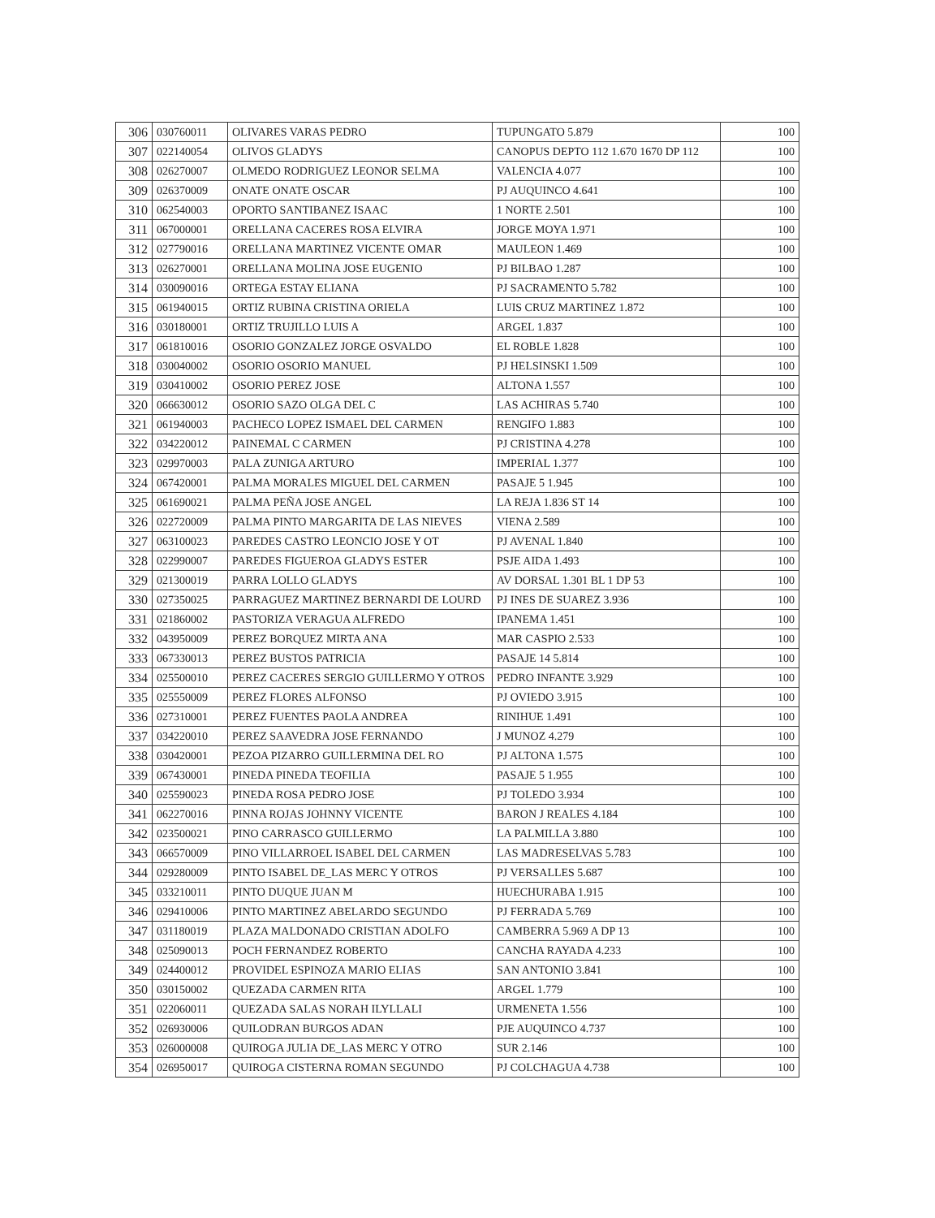| 306 | 030760011 | OLIVARES VARAS PEDRO | TUPUNGATO 5.879 | 100 |
| 307 | 022140054 | OLIVOS GLADYS | CANOPUS DEPTO 112 1.670 1670 DP 112 | 100 |
| 308 | 026270007 | OLMEDO RODRIGUEZ LEONOR SELMA | VALENCIA 4.077 | 100 |
| 309 | 026370009 | ONATE ONATE OSCAR | PJ AUQUINCO 4.641 | 100 |
| 310 | 062540003 | OPORTO SANTIBANEZ ISAAC | 1 NORTE 2.501 | 100 |
| 311 | 067000001 | ORELLANA CACERES ROSA ELVIRA | JORGE MOYA 1.971 | 100 |
| 312 | 027790016 | ORELLANA MARTINEZ VICENTE OMAR | MAULEON 1.469 | 100 |
| 313 | 026270001 | ORELLANA MOLINA JOSE EUGENIO | PJ BILBAO 1.287 | 100 |
| 314 | 030090016 | ORTEGA ESTAY ELIANA | PJ SACRAMENTO 5.782 | 100 |
| 315 | 061940015 | ORTIZ RUBINA CRISTINA ORIELA | LUIS CRUZ MARTINEZ 1.872 | 100 |
| 316 | 030180001 | ORTIZ TRUJILLO LUIS A | ARGEL 1.837 | 100 |
| 317 | 061810016 | OSORIO GONZALEZ JORGE OSVALDO | EL ROBLE 1.828 | 100 |
| 318 | 030040002 | OSORIO OSORIO MANUEL | PJ HELSINSKI 1.509 | 100 |
| 319 | 030410002 | OSORIO PEREZ JOSE | ALTONA 1.557 | 100 |
| 320 | 066630012 | OSORIO SAZO OLGA DEL C | LAS ACHIRAS 5.740 | 100 |
| 321 | 061940003 | PACHECO LOPEZ ISMAEL DEL CARMEN | RENGIFO 1.883 | 100 |
| 322 | 034220012 | PAINEMAL C CARMEN | PJ CRISTINA 4.278 | 100 |
| 323 | 029970003 | PALA ZUNIGA ARTURO | IMPERIAL 1.377 | 100 |
| 324 | 067420001 | PALMA MORALES MIGUEL DEL CARMEN | PASAJE 5 1.945 | 100 |
| 325 | 061690021 | PALMA PEÑA JOSE ANGEL | LA REJA 1.836 ST 14 | 100 |
| 326 | 022720009 | PALMA PINTO MARGARITA DE LAS NIEVES | VIENA 2.589 | 100 |
| 327 | 063100023 | PAREDES CASTRO LEONCIO JOSE Y OT | PJ AVENAL 1.840 | 100 |
| 328 | 022990007 | PAREDES FIGUEROA GLADYS ESTER | PSJE AIDA 1.493 | 100 |
| 329 | 021300019 | PARRA LOLLO GLADYS | AV DORSAL 1.301 BL 1 DP 53 | 100 |
| 330 | 027350025 | PARRAGUEZ MARTINEZ BERNARDI DE LOURD | PJ INES DE SUAREZ 3.936 | 100 |
| 331 | 021860002 | PASTORIZA VERAGUA ALFREDO | IPANEMA 1.451 | 100 |
| 332 | 043950009 | PEREZ BORQUEZ MIRTA ANA | MAR CASPIO 2.533 | 100 |
| 333 | 067330013 | PEREZ BUSTOS PATRICIA | PASAJE 14 5.814 | 100 |
| 334 | 025500010 | PEREZ CACERES SERGIO GUILLERMO Y OTROS | PEDRO INFANTE 3.929 | 100 |
| 335 | 025550009 | PEREZ FLORES ALFONSO | PJ OVIEDO 3.915 | 100 |
| 336 | 027310001 | PEREZ FUENTES PAOLA ANDREA | RINIHUE 1.491 | 100 |
| 337 | 034220010 | PEREZ SAAVEDRA JOSE FERNANDO | J MUNOZ 4.279 | 100 |
| 338 | 030420001 | PEZOA PIZARRO GUILLERMINA DEL RO | PJ ALTONA 1.575 | 100 |
| 339 | 067430001 | PINEDA PINEDA TEOFILIA | PASAJE 5 1.955 | 100 |
| 340 | 025590023 | PINEDA ROSA PEDRO JOSE | PJ TOLEDO 3.934 | 100 |
| 341 | 062270016 | PINNA ROJAS JOHNNY VICENTE | BARON J REALES 4.184 | 100 |
| 342 | 023500021 | PINO CARRASCO GUILLERMO | LA PALMILLA 3.880 | 100 |
| 343 | 066570009 | PINO VILLARROEL ISABEL DEL CARMEN | LAS MADRESELVAS 5.783 | 100 |
| 344 | 029280009 | PINTO ISABEL DE_LAS MERC Y OTROS | PJ VERSALLES 5.687 | 100 |
| 345 | 033210011 | PINTO DUQUE JUAN M | HUECHURABA 1.915 | 100 |
| 346 | 029410006 | PINTO MARTINEZ ABELARDO SEGUNDO | PJ FERRADA 5.769 | 100 |
| 347 | 031180019 | PLAZA MALDONADO CRISTIAN ADOLFO | CAMBERRA 5.969 A DP 13 | 100 |
| 348 | 025090013 | POCH FERNANDEZ ROBERTO | CANCHA RAYADA 4.233 | 100 |
| 349 | 024400012 | PROVIDEL ESPINOZA MARIO ELIAS | SAN ANTONIO 3.841 | 100 |
| 350 | 030150002 | QUEZADA CARMEN RITA | ARGEL 1.779 | 100 |
| 351 | 022060011 | QUEZADA SALAS NORAH ILYLLALI | URMENETA 1.556 | 100 |
| 352 | 026930006 | QUILODRAN BURGOS ADAN | PJE AUQUINCO 4.737 | 100 |
| 353 | 026000008 | QUIROGA JULIA DE_LAS MERC Y OTRO | SUR 2.146 | 100 |
| 354 | 026950017 | QUIROGA CISTERNA ROMAN SEGUNDO | PJ COLCHAGUA 4.738 | 100 |